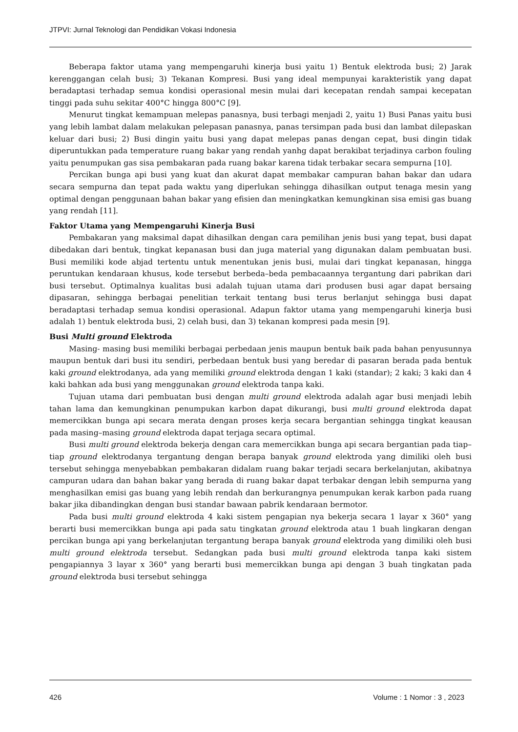JTPVI: Jurnal Teknologi dan Pendidikan Vokasi Indonesia
Beberapa faktor utama yang mempengaruhi kinerja busi yaitu 1) Bentuk elektroda busi; 2) Jarak kerenggangan celah busi; 3) Tekanan Kompresi. Busi yang ideal mempunyai karakteristik yang dapat beradaptasi terhadap semua kondisi operasional mesin mulai dari kecepatan rendah sampai kecepatan tinggi pada suhu sekitar 400°C hingga 800°C [9].
Menurut tingkat kemampuan melepas panasnya, busi terbagi menjadi 2, yaitu 1) Busi Panas yaitu busi yang lebih lambat dalam melakukan pelepasan panasnya, panas tersimpan pada busi dan lambat dilepaskan keluar dari busi; 2) Busi dingin yaitu busi yang dapat melepas panas dengan cepat, busi dingin tidak diperuntukkan pada temperature ruang bakar yang rendah yanhg dapat berakibat terjadinya carbon fouling yaitu penumpukan gas sisa pembakaran pada ruang bakar karena tidak terbakar secara sempurna [10].
Percikan bunga api busi yang kuat dan akurat dapat membakar campuran bahan bakar dan udara secara sempurna dan tepat pada waktu yang diperlukan sehingga dihasilkan output tenaga mesin yang optimal dengan penggunaan bahan bakar yang efisien dan meningkatkan kemungkinan sisa emisi gas buang yang rendah [11].
Faktor Utama yang Mempengaruhi Kinerja Busi
Pembakaran yang maksimal dapat dihasilkan dengan cara pemilihan jenis busi yang tepat, busi dapat dibedakan dari bentuk, tingkat kepanasan busi dan juga material yang digunakan dalam pembuatan busi. Busi memiliki kode abjad tertentu untuk menentukan jenis busi, mulai dari tingkat kepanasan, hingga peruntukan kendaraan khusus, kode tersebut berbeda–beda pembacaannya tergantung dari pabrikan dari busi tersebut. Optimalnya kualitas busi adalah tujuan utama dari produsen busi agar dapat bersaing dipasaran, sehingga berbagai penelitian terkait tentang busi terus berlanjut sehingga busi dapat beradaptasi terhadap semua kondisi operasional. Adapun faktor utama yang mempengaruhi kinerja busi adalah 1) bentuk elektroda busi, 2) celah busi, dan 3) tekanan kompresi pada mesin [9].
Busi Multi ground Elektroda
Masing- masing busi memiliki berbagai perbedaan jenis maupun bentuk baik pada bahan penyusunnya maupun bentuk dari busi itu sendiri, perbedaan bentuk busi yang beredar di pasaran berada pada bentuk kaki ground elektrodanya, ada yang memiliki ground elektroda dengan 1 kaki (standar); 2 kaki; 3 kaki dan 4 kaki bahkan ada busi yang menggunakan ground elektroda tanpa kaki.
Tujuan utama dari pembuatan busi dengan multi ground elektroda adalah agar busi menjadi lebih tahan lama dan kemungkinan penumpukan karbon dapat dikurangi, busi multi ground elektroda dapat memercikkan bunga api secara merata dengan proses kerja secara bergantian sehingga tingkat keausan pada masing–masing ground elektroda dapat terjaga secara optimal.
Busi multi ground elektroda bekerja dengan cara memercikkan bunga api secara bergantian pada tiap–tiap ground elektrodanya tergantung dengan berapa banyak ground elektroda yang dimiliki oleh busi tersebut sehingga menyebabkan pembakaran didalam ruang bakar terjadi secara berkelanjutan, akibatnya campuran udara dan bahan bakar yang berada di ruang bakar dapat terbakar dengan lebih sempurna yang menghasilkan emisi gas buang yang lebih rendah dan berkurangnya penumpukan kerak karbon pada ruang bakar jika dibandingkan dengan busi standar bawaan pabrik kendaraan bermotor.
Pada busi multi ground elektroda 4 kaki sistem pengapian nya bekerja secara 1 layar x 360° yang berarti busi memercikkan bunga api pada satu tingkatan ground elektroda atau 1 buah lingkaran dengan percikan bunga api yang berkelanjutan tergantung berapa banyak ground elektroda yang dimiliki oleh busi multi ground elektroda tersebut. Sedangkan pada busi multi ground elektroda tanpa kaki sistem pengapiannya 3 layar x 360° yang berarti busi memercikkan bunga api dengan 3 buah tingkatan pada ground elektroda busi tersebut sehingga
426 Volume : 1 Nomor : 3 , 2023